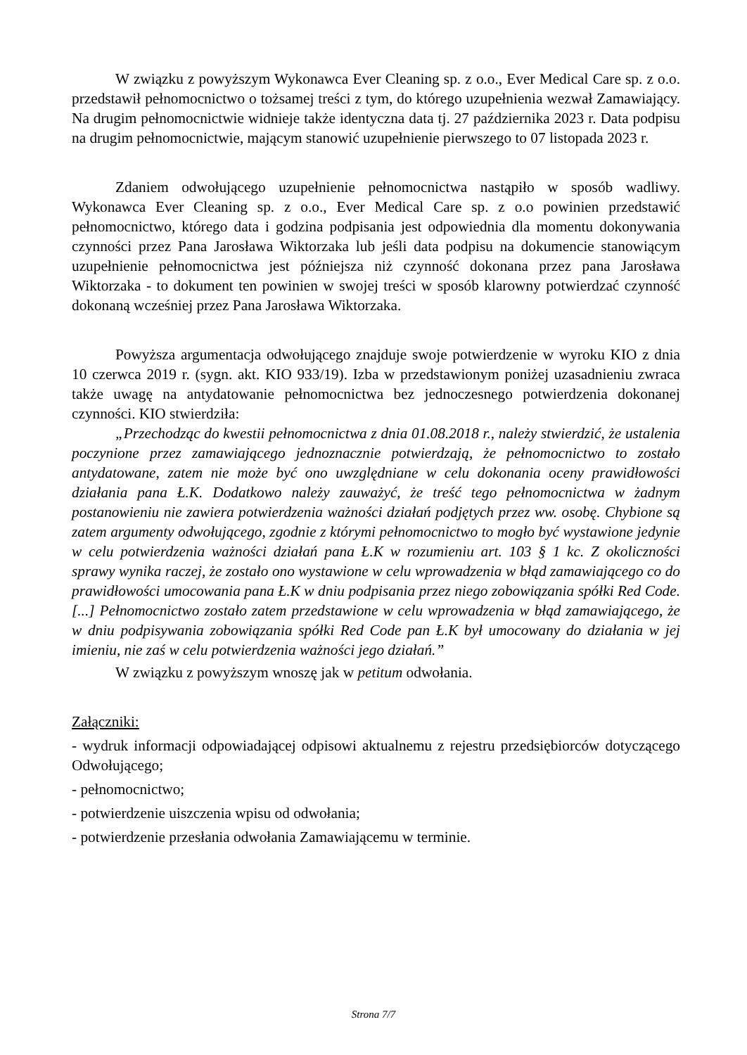W związku z powyższym Wykonawca Ever Cleaning sp. z o.o., Ever Medical Care sp. z o.o. przedstawił pełnomocnictwo o tożsamej treści z tym, do którego uzupełnienia wezwał Zamawiający. Na drugim pełnomocnictwie widnieje także identyczna data tj. 27 października 2023 r. Data podpisu na drugim pełnomocnictwie, mającym stanowić uzupełnienie pierwszego to 07 listopada 2023 r.
Zdaniem odwołującego uzupełnienie pełnomocnictwa nastąpiło w sposób wadliwy. Wykonawca Ever Cleaning sp. z o.o., Ever Medical Care sp. z o.o powinien przedstawić pełnomocnictwo, którego data i godzina podpisania jest odpowiednia dla momentu dokonywania czynności przez Pana Jarosława Wiktorzaka lub jeśli data podpisu na dokumencie stanowiącym uzupełnienie pełnomocnictwa jest późniejsza niż czynność dokonana przez pana Jarosława Wiktorzaka - to dokument ten powinien w swojej treści w sposób klarowny potwierdzać czynność dokonaną wcześniej przez Pana Jarosława Wiktorzaka.
Powyższa argumentacja odwołującego znajduje swoje potwierdzenie w wyroku KIO z dnia 10 czerwca 2019 r. (sygn. akt. KIO 933/19). Izba w przedstawionym poniżej uzasadnieniu zwraca także uwagę na antydatowanie pełnomocnictwa bez jednoczesnego potwierdzenia dokonanej czynności. KIO stwierdziła:
„Przechodząc do kwestii pełnomocnictwa z dnia 01.08.2018 r., należy stwierdzić, że ustalenia poczynione przez zamawiającego jednoznacznie potwierdzają, że pełnomocnictwo to zostało antydatowane, zatem nie może być ono uwzględniane w celu dokonania oceny prawidłowości działania pana Ł.K. Dodatkowo należy zauważyć, że treść tego pełnomocnictwa w żadnym postanowieniu nie zawiera potwierdzenia ważności działań podjętych przez ww. osobę. Chybione są zatem argumenty odwołującego, zgodnie z którymi pełnomocnictwo to mogło być wystawione jedynie w celu potwierdzenia ważności działań pana Ł.K w rozumieniu art. 103 § 1 kc. Z okoliczności sprawy wynika raczej, że zostało ono wystawione w celu wprowadzenia w błąd zamawiającego co do prawidłowości umocowania pana Ł.K w dniu podpisania przez niego zobowiązania spółki Red Code. [...] Pełnomocnictwo zostało zatem przedstawione w celu wprowadzenia w błąd zamawiającego, że w dniu podpisywania zobowiązania spółki Red Code pan Ł.K był umocowany do działania w jej imieniu, nie zaś w celu potwierdzenia ważności jego działań.”
W związku z powyższym wnoszę jak w petitum odwołania.
Załączniki:
- wydruk informacji odpowiadającej odpisowi aktualnemu z rejestru przedsiębiorców dotyczącego Odwołującego;
- pełnomocnictwo;
- potwierdzenie uiszczenia wpisu od odwołania;
- potwierdzenie przesłania odwołania Zamawiającemu w terminie.
Strona 7/7